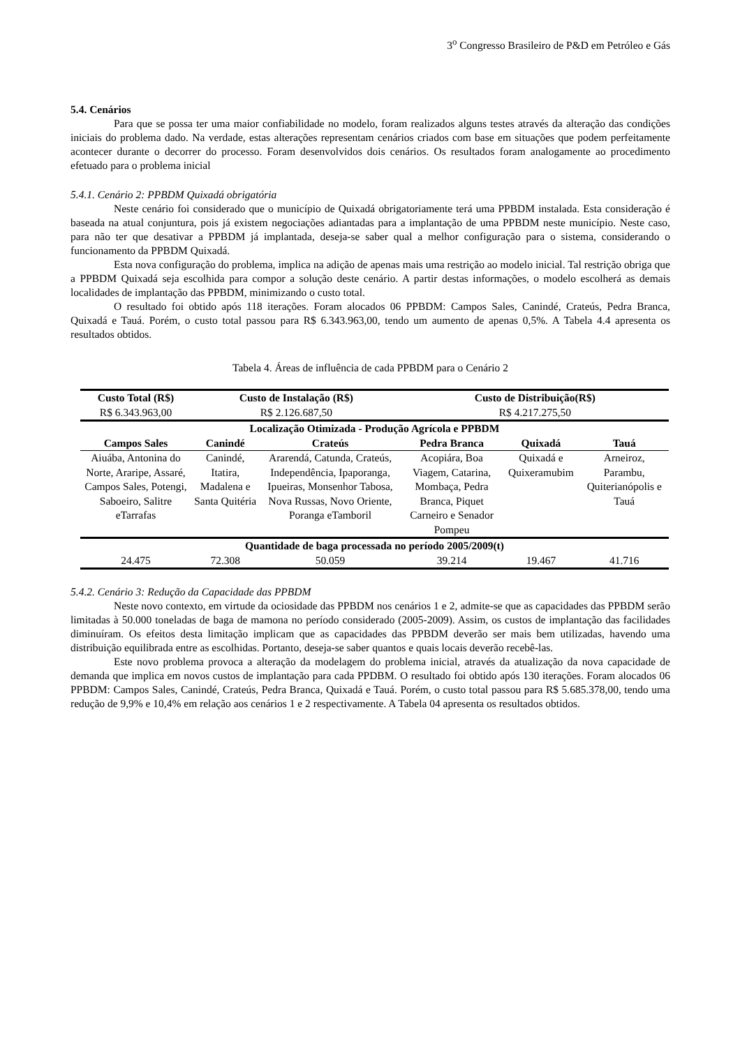3<sup>o</sup> Congresso Brasileiro de P&D em Petróleo e Gás
5.4. Cenários
Para que se possa ter uma maior confiabilidade no modelo, foram realizados alguns testes através da alteração das condições iniciais do problema dado. Na verdade, estas alterações representam cenários criados com base em situações que podem perfeitamente acontecer durante o decorrer do processo. Foram desenvolvidos dois cenários. Os resultados foram analogamente ao procedimento efetuado para o problema inicial
5.4.1. Cenário 2: PPBDM Quixadá obrigatória
Neste cenário foi considerado que o município de Quixadá obrigatoriamente terá uma PPBDM instalada. Esta consideração é baseada na atual conjuntura, pois já existem negociações adiantadas para a implantação de uma PPBDM neste município. Neste caso, para não ter que desativar a PPBDM já implantada, deseja-se saber qual a melhor configuração para o sistema, considerando o funcionamento da PPBDM Quixadá.
Esta nova configuração do problema, implica na adição de apenas mais uma restrição ao modelo inicial. Tal restrição obriga que a PPBDM Quixadá seja escolhida para compor a solução deste cenário. A partir destas informações, o modelo escolherá as demais localidades de implantação das PPBDM, minimizando o custo total.
O resultado foi obtido após 118 iterações. Foram alocados 06 PPBDM: Campos Sales, Canindé, Crateús, Pedra Branca, Quixadá e Tauá. Porém, o custo total passou para R$ 6.343.963,00, tendo um aumento de apenas 0,5%. A Tabela 4.4 apresenta os resultados obtidos.
Tabela 4. Áreas de influência de cada PPBDM para o Cenário 2
| Custo Total (R$) | Custo de Instalação (R$) | | Custo de Distribuição(R$) | | |
| --- | --- | --- | --- | --- | --- |
| R$ 6.343.963,00 | R$ 2.126.687,50 | | R$ 4.217.275,50 | | |
| Localização Otimizada - Produção Agrícola e PPBDM | | | | | |
| Campos Sales | Canindé | Crateús | Pedra Branca | Quixadá | Tauá |
| Aiuába, Antonina do Norte, Araripe, Assaré, Campos Sales, Potengi, Saboeiro, Salitre eTarrafas | Canindé, Itatira, Madalena e Santa Quitéria | Ararendá, Catunda, Crateús, Independência, Ipaporanga, Ipueiras, Monsenhor Tabosa, Nova Russas, Novo Oriente, Poranga eTamboril | Acopiára, Boa Viagem, Catarina, Mombaça, Pedra Branca, Piquet Carneiro e Senador Pompeu | Quixadá e Quixeramubim | Arneiroz, Parambu, Quiterianópolis e Tauá |
| Quantidade de baga processada no período 2005/2009(t) | | | | | |
| 24.475 | 72.308 | 50.059 | 39.214 | 19.467 | 41.716 |
5.4.2. Cenário 3: Redução da Capacidade das PPBDM
Neste novo contexto, em virtude da ociosidade das PPBDM nos cenários 1 e 2, admite-se que as capacidades das PPBDM serão limitadas à 50.000 toneladas de baga de mamona no período considerado (2005-2009). Assim, os custos de implantação das facilidades diminuíram. Os efeitos desta limitação implicam que as capacidades das PPBDM deverão ser mais bem utilizadas, havendo uma distribuição equilibrada entre as escolhidas. Portanto, deseja-se saber quantos e quais locais deverão recebê-las.
Este novo problema provoca a alteração da modelagem do problema inicial, através da atualização da nova capacidade de demanda que implica em novos custos de implantação para cada PPDBM. O resultado foi obtido após 130 iterações. Foram alocados 06 PPBDM: Campos Sales, Canindé, Crateús, Pedra Branca, Quixadá e Tauá. Porém, o custo total passou para R$ 5.685.378,00, tendo uma redução de 9,9% e 10,4% em relação aos cenários 1 e 2 respectivamente. A Tabela 04 apresenta os resultados obtidos.